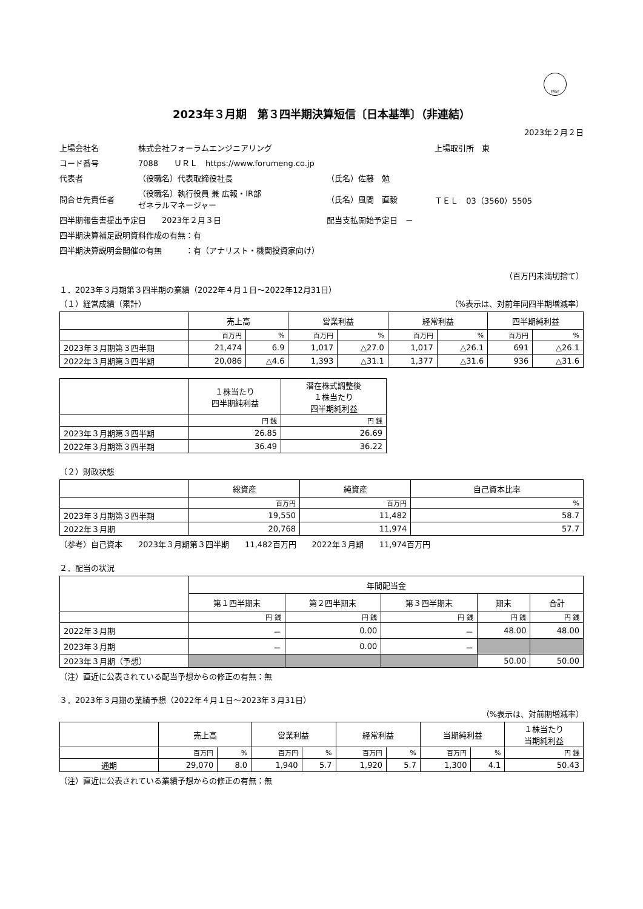FASF
2023年３月期　第３四半期決算短信〔日本基準〕（非連結）
2023年２月２日
| 上場会社名 | 株式会社フォーラムエンジニアリング | | 上場取引所 東 |
| コード番号 | 7088 ＵＲＬ https://www.forumeng.co.jp | | |
| 代表者 | （役職名）代表取締役社長 | （氏名）佐藤 勉 | |
| 問合せ先責任者 | （役職名）執行役員 兼 広報・IR部 ゼネラルマネージャー | （氏名）風間 直毅 | ＴＥＬ 03（3560）5505 |
| 四半期報告書提出予定日 2023年２月３日 | | 配当支払開始予定日 － | |
| 四半期決算補足説明資料作成の有無：有 | | | |
| 四半期決算説明会開催の有無 ：有（アナリスト・機関投資家向け） | | | |
（百万円未満切捨て）
１．2023年３月期第３四半期の業績（2022年４月１日～2022年12月31日）
（１）経営成績（累計） （%表示は、対前年同四半期増減率）
| | 売上高 | | 営業利益 | | 経常利益 | | 四半期純利益 | |
| --- | --- | --- | --- | --- | --- | --- | --- | --- |
| | 百万円 | % | 百万円 | % | 百万円 | % | 百万円 | % |
| 2023年３月期第３四半期 | 21,474 | 6.9 | 1,017 | △27.0 | 1,017 | △26.1 | 691 | △26.1 |
| 2022年３月期第３四半期 | 20,086 | △4.6 | 1,393 | △31.1 | 1,377 | △31.6 | 936 | △31.6 |
| | １株当たり 四半期純利益 | 潜在株式調整後 １株当たり 四半期純利益 |
| --- | --- | --- |
| | 円 銭 | 円 銭 |
| 2023年３月期第３四半期 | 26.85 | 26.69 |
| 2022年３月期第３四半期 | 36.49 | 36.22 |
（２）財政状態
| | 総資産 | 純資産 | 自己資本比率 |
| --- | --- | --- | --- |
| | 百万円 | 百万円 | % |
| 2023年３月期第３四半期 | 19,550 | 11,482 | 58.7 |
| 2022年３月期 | 20,768 | 11,974 | 57.7 |
（参考）自己資本　　2023年３月期第３四半期　　11,482百万円　　2022年３月期　　11,974百万円
２．配当の状況
| | 年間配当金 | | | | |
| --- | --- | --- | --- | --- | --- |
| | 第１四半期末 | 第２四半期末 | 第３四半期末 | 期末 | 合計 |
| | 円 銭 | 円 銭 | 円 銭 | 円 銭 | 円 銭 |
| 2022年３月期 | － | 0.00 | － | 48.00 | 48.00 |
| 2023年３月期 | － | 0.00 | － | | |
| 2023年３月期（予想） | | | | 50.00 | 50.00 |
（注）直近に公表されている配当予想からの修正の有無：無
３．2023年３月期の業績予想（2022年４月１日～2023年３月31日）
（%表示は、対前期増減率）
| | 売上高 | | 営業利益 | | 経常利益 | | 当期純利益 | | １株当たり 当期純利益 |
| --- | --- | --- | --- | --- | --- | --- | --- | --- | --- |
| | 百万円 | % | 百万円 | % | 百万円 | % | 百万円 | % | 円 銭 |
| 通期 | 29,070 | 8.0 | 1,940 | 5.7 | 1,920 | 5.7 | 1,300 | 4.1 | 50.43 |
（注）直近に公表されている業績予想からの修正の有無：無